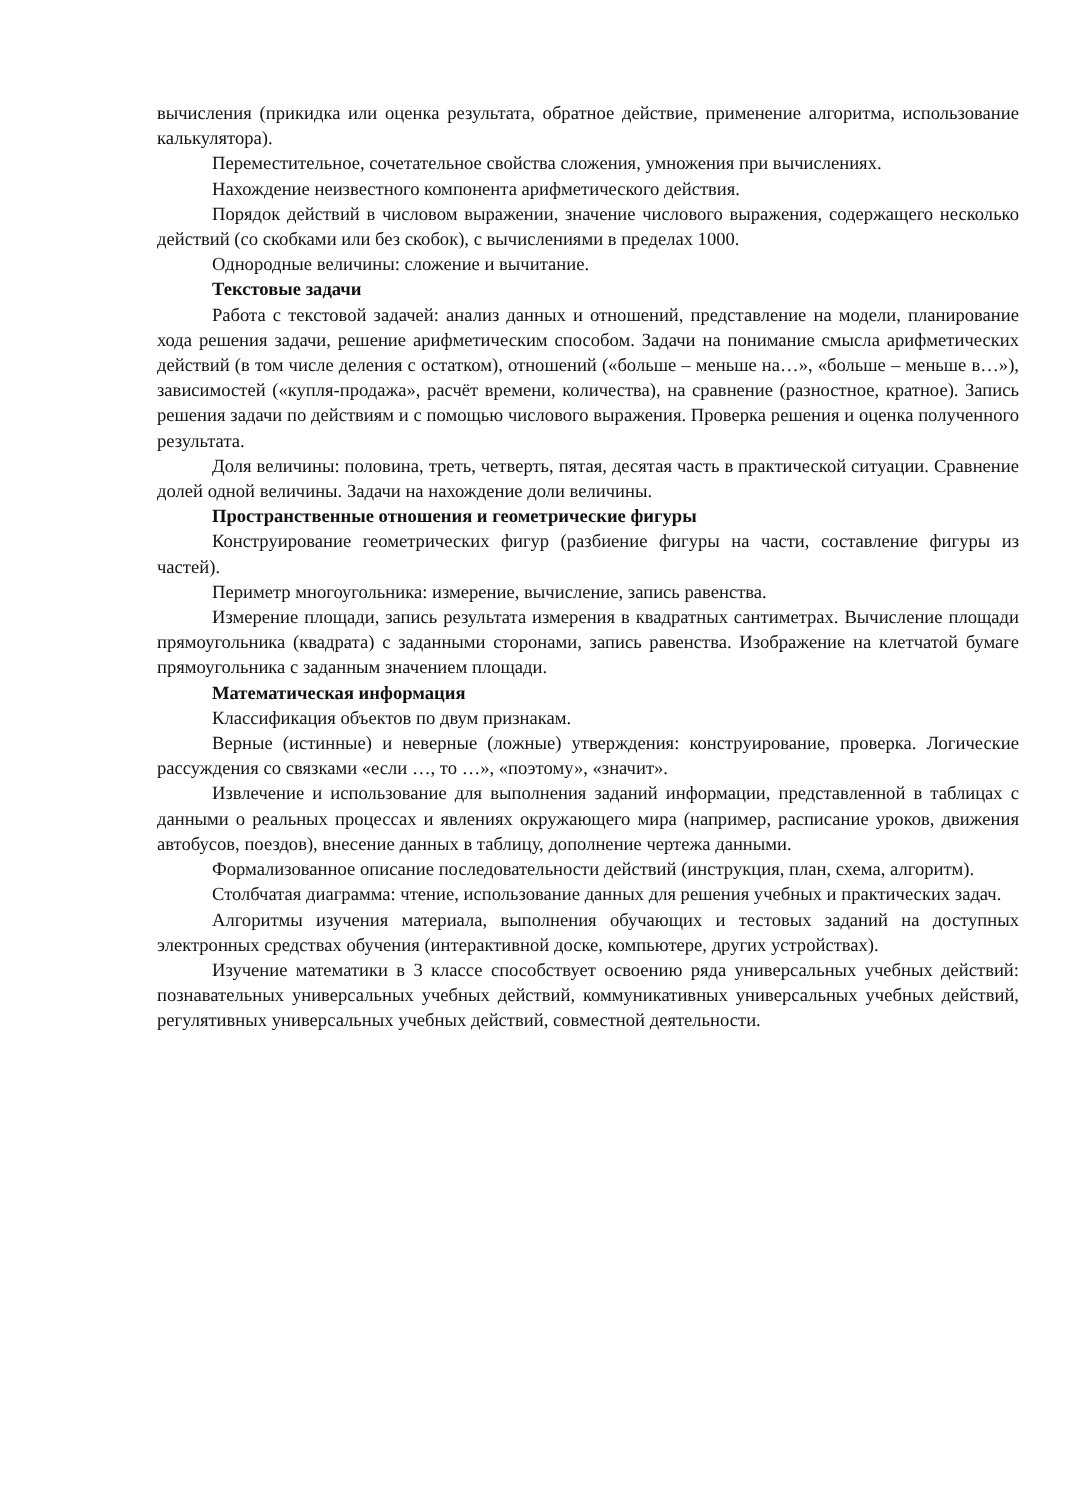вычисления (прикидка или оценка результата, обратное действие, применение алгоритма, использование калькулятора).
Переместительное, сочетательное свойства сложения, умножения при вычислениях.
Нахождение неизвестного компонента арифметического действия.
Порядок действий в числовом выражении, значение числового выражения, содержащего несколько действий (со скобками или без скобок), с вычислениями в пределах 1000.
Однородные величины: сложение и вычитание.
Текстовые задачи
Работа с текстовой задачей: анализ данных и отношений, представление на модели, планирование хода решения задачи, решение арифметическим способом. Задачи на понимание смысла арифметических действий (в том числе деления с остатком), отношений («больше – меньше на…», «больше – меньше в…»), зависимостей («купля-продажа», расчёт времени, количества), на сравнение (разностное, кратное). Запись решения задачи по действиям и с помощью числового выражения. Проверка решения и оценка полученного результата.
Доля величины: половина, треть, четверть, пятая, десятая часть в практической ситуации. Сравнение долей одной величины. Задачи на нахождение доли величины.
Пространственные отношения и геометрические фигуры
Конструирование геометрических фигур (разбиение фигуры на части, составление фигуры из частей).
Периметр многоугольника: измерение, вычисление, запись равенства.
Измерение площади, запись результата измерения в квадратных сантиметрах. Вычисление площади прямоугольника (квадрата) с заданными сторонами, запись равенства. Изображение на клетчатой бумаге прямоугольника с заданным значением площади.
Математическая информация
Классификация объектов по двум признакам.
Верные (истинные) и неверные (ложные) утверждения: конструирование, проверка. Логические рассуждения со связками «если …, то …», «поэтому», «значит».
Извлечение и использование для выполнения заданий информации, представленной в таблицах с данными о реальных процессах и явлениях окружающего мира (например, расписание уроков, движения автобусов, поездов), внесение данных в таблицу, дополнение чертежа данными.
Формализованное описание последовательности действий (инструкция, план, схема, алгоритм).
Столбчатая диаграмма: чтение, использование данных для решения учебных и практических задач.
Алгоритмы изучения материала, выполнения обучающих и тестовых заданий на доступных электронных средствах обучения (интерактивной доске, компьютере, других устройствах).
Изучение математики в 3 классе способствует освоению ряда универсальных учебных действий: познавательных универсальных учебных действий, коммуникативных универсальных учебных действий, регулятивных универсальных учебных действий, совместной деятельности.